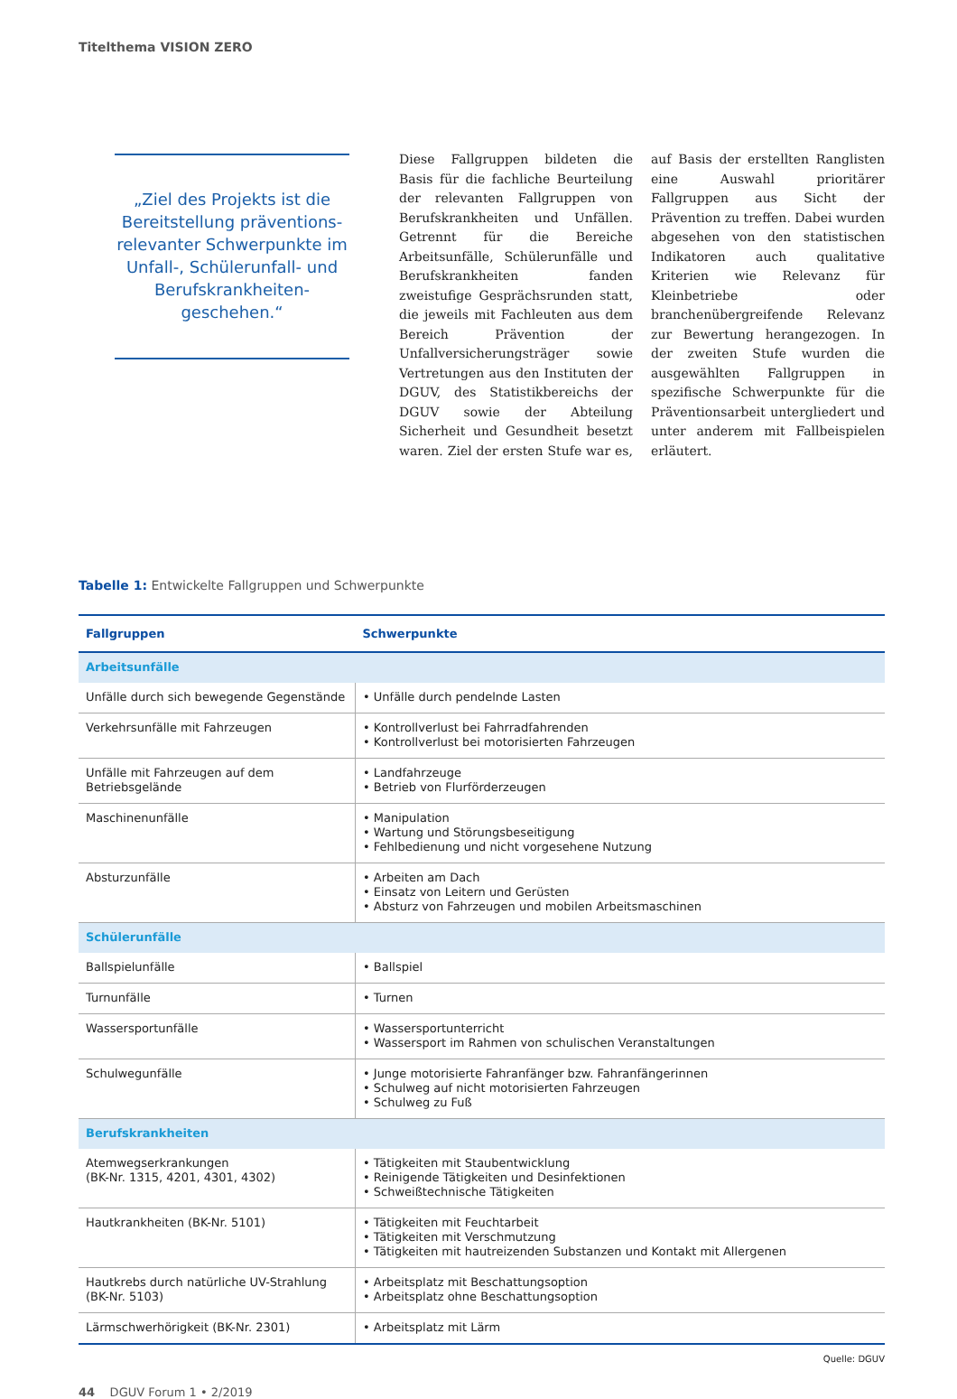Titelthema VISION ZERO
„Ziel des Projekts ist die Bereitstellung präventions­relevanter Schwerpunkte im Unfall-, Schülerunfall- und Berufskrankheiten­geschehen.“
Diese Fallgruppen bildeten die Basis für die fachliche Beurteilung der relevanten Fallgruppen von Berufskrankheiten und Unfällen. Getrennt für die Bereiche Arbeitsunfälle, Schülerunfälle und Berufskrankheiten fanden zweistufige Gesprächsrunden statt, die jeweils mit Fachleuten aus dem Bereich Prävention der Unfallversicherungsträger sowie Vertretungen aus den Instituten der DGUV, des Statistikbereichs der DGUV sowie der Abteilung Sicherheit und Gesundheit besetzt waren. Ziel der ersten Stufe war es, auf Basis der erstellten Ranglisten eine Auswahl prioritärer Fallgruppen aus Sicht der Prävention zu treffen. Dabei wurden abgesehen von den statistischen Indikatoren auch qualitative Kriterien wie Relevanz für Kleinbetriebe oder branchenübergreifende Relevanz zur Bewertung herangezogen. In der zweiten Stufe wurden die ausgewählten Fallgruppen in spezifische Schwerpunkte für die Präventionsarbeit untergliedert und unter anderem mit Fallbeispielen erläutert.
Tabelle 1: Entwickelte Fallgruppen und Schwerpunkte
| Fallgruppen | Schwerpunkte |
| --- | --- |
| Arbeitsunfälle | |
| Unfälle durch sich bewegende Gegenstände | • Unfälle durch pendelnde Lasten |
| Verkehrsunfälle mit Fahrzeugen | • Kontrollverlust bei Fahrradfahrenden • Kontrollverlust bei motorisierten Fahrzeugen |
| Unfälle mit Fahrzeugen auf dem Betriebsgelände | • Landfahrzeuge • Betrieb von Flurförderzeugen |
| Maschinenunfälle | • Manipulation • Wartung und Störungsbeseitigung • Fehlbedienung und nicht vorgesehene Nutzung |
| Absturzunfälle | • Arbeiten am Dach • Einsatz von Leitern und Gerüsten • Absturz von Fahrzeugen und mobilen Arbeitsmaschinen |
| Schülerunfälle | |
| Ballspielunfälle | • Ballspiel |
| Turnunfälle | • Turnen |
| Wassersportunfälle | • Wassersportunterricht • Wassersport im Rahmen von schulischen Veranstaltungen |
| Schulwegunfälle | • Junge motorisierte Fahranfänger bzw. Fahranfängerinnen • Schulweg auf nicht motorisierten Fahrzeugen • Schulweg zu Fuß |
| Berufskrankheiten | |
| Atemwegserkrankungen (BK-Nr. 1315, 4201, 4301, 4302) | • Tätigkeiten mit Staubentwicklung • Reinigende Tätigkeiten und Desinfektionen • Schweißtechnische Tätigkeiten |
| Hautkrankheiten (BK-Nr. 5101) | • Tätigkeiten mit Feuchtarbeit • Tätigkeiten mit Verschmutzung • Tätigkeiten mit hautreizenden Substanzen und Kontakt mit Allergenen |
| Hautkrebs durch natürliche UV-Strahlung (BK-Nr. 5103) | • Arbeitsplatz mit Beschattungsoption • Arbeitsplatz ohne Beschattungsoption |
| Lärmschwerhörigkeit (BK-Nr. 2301) | • Arbeitsplatz mit Lärm |
Quelle: DGUV
44 DGUV Forum 1 • 2/2019